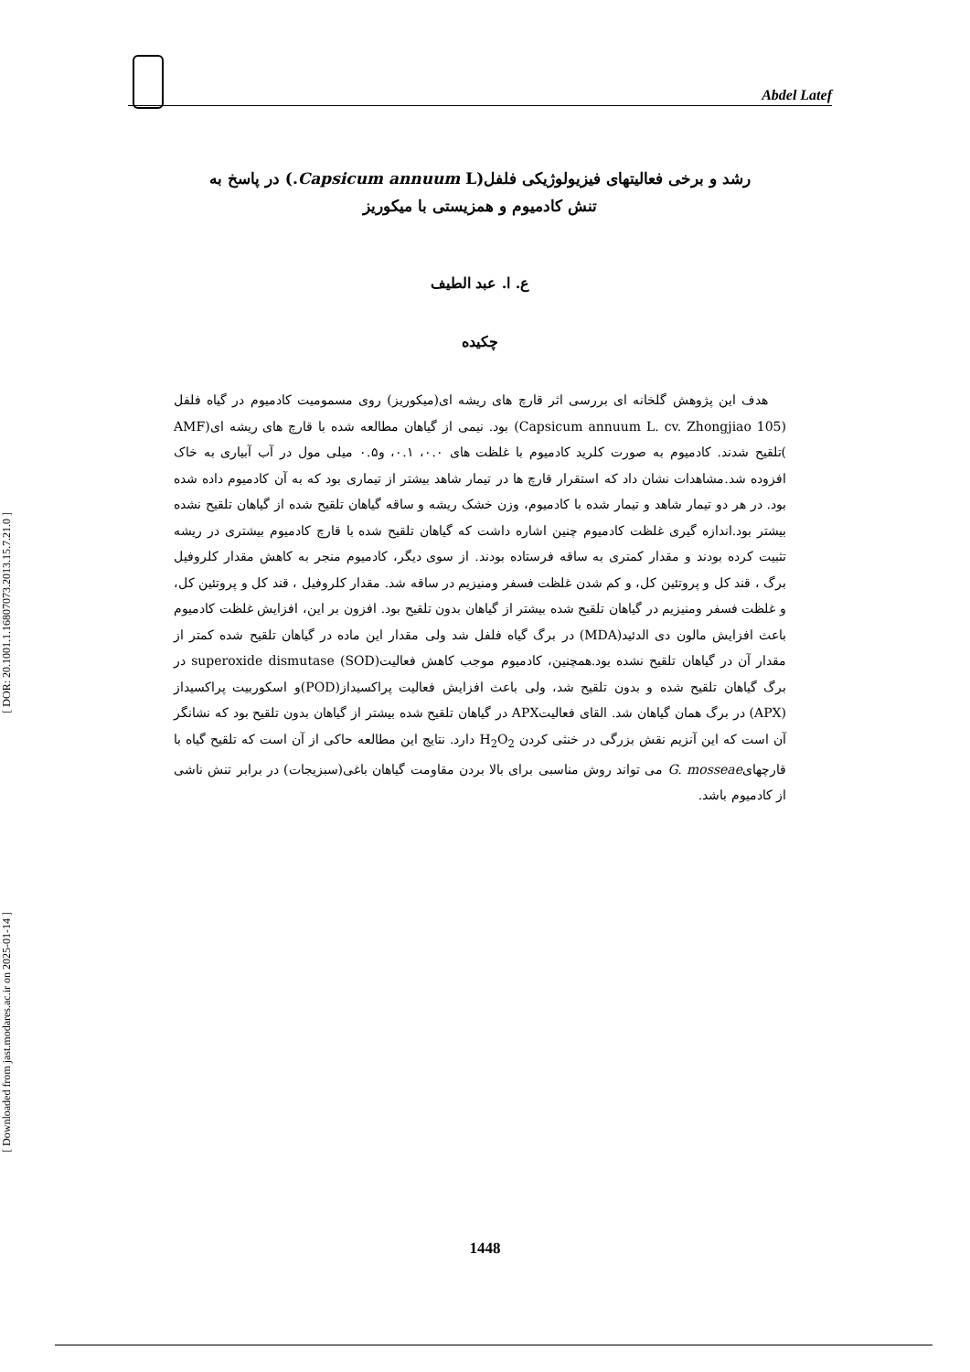[ DOR: 20.1001.1.16807073.2013.15.7.21.0 ]
[ Downloaded from jast.modares.ac.ir on 2025-01-14 ]
Abdel Latef
رشد و برخی فعالیتهای فیزیولوژیکی فلفل(Capsicum annuum L.) در پاسخ به
تنش کادمیوم و همزیستی با میکوریز
ع. ا. عبد الطیف
چکیده
هدف این پژوهش گلخانه ای بررسی اثر قارچ های ریشه ای(میکوریز) روی مسمومیت کادمیوم در گیاه فلفل (Capsicum annuum L. cv. Zhongjiao 105) بود. نیمی از گیاهان مطالعه شده با قارچ های ریشه ای(AMF )تلقیح شدند. کادمیوم به صورت کلرید کادمیوم با غلظت های ۰.۰، ۰.۱، و۰.۵ میلی مول در آب آبیاری به خاک افزوده شد.مشاهدات نشان داد که استقرار قارچ ها در تیمار شاهد بیشتر از تیماری بود که به آن کادمیوم داده شده بود. در هر دو تیمار شاهد و تیمار شده با کادمیوم، وزن خشک ریشه و ساقه گیاهان تلقیح شده از گیاهان تلقیح نشده بیشتر بود.اندازه گیری غلظت کادمیوم چنین اشاره داشت که گیاهان تلقیح شده با قارچ کادمیوم بیشتری در ریشه تثبیت کرده بودند و مقدار کمتری به ساقه فرستاده بودند. از سوی دیگر، کادمیوم منجر به کاهش مقدار کلروفیل برگ ، قند کل و پروتئین کل، و کم شدن غلظت فسفر ومنیزیم در ساقه شد. مقدار کلروفیل ، قند کل و پروتئین کل، و غلظت فسفر ومنیزیم در گیاهان تلقیح شده بیشتر از گیاهان بدون تلقیح بود. افزون بر این، افزایش غلظت کادمیوم باعث افزایش مالون دی الدئید(MDA) در برگ گیاه فلفل شد ولی مقدار این ماده در گیاهان تلقیح شده کمتر از مقدار آن در گیاهان تلقیح نشده بود.همچنین، کادمیوم موجب کاهش فعالیت(superoxide dismutase (SOD در برگ گیاهان تلقیح شده و بدون تلقیح شد، ولی باعث افزایش فعالیت پراکسیداز(POD)و اسکوربیت پراکسیداز (APX) در برگ همان گیاهان شد. القای فعالیتAPX در گیاهان تلقیح شده بیشتر از گیاهان بدون تلقیح بود که نشانگر آن است که این آنزیم نقش بزرگی در خنثی کردن H<sub>2</sub>O<sub>2</sub> دارد. نتایج این مطالعه حاکی از آن است که تلقیح گیاه با قارچهایG. mosseae می تواند روش مناسبی برای بالا بردن مقاومت گیاهان باغی(سبزیجات) در برابر تنش ناشی از کادمیوم باشد.
1448